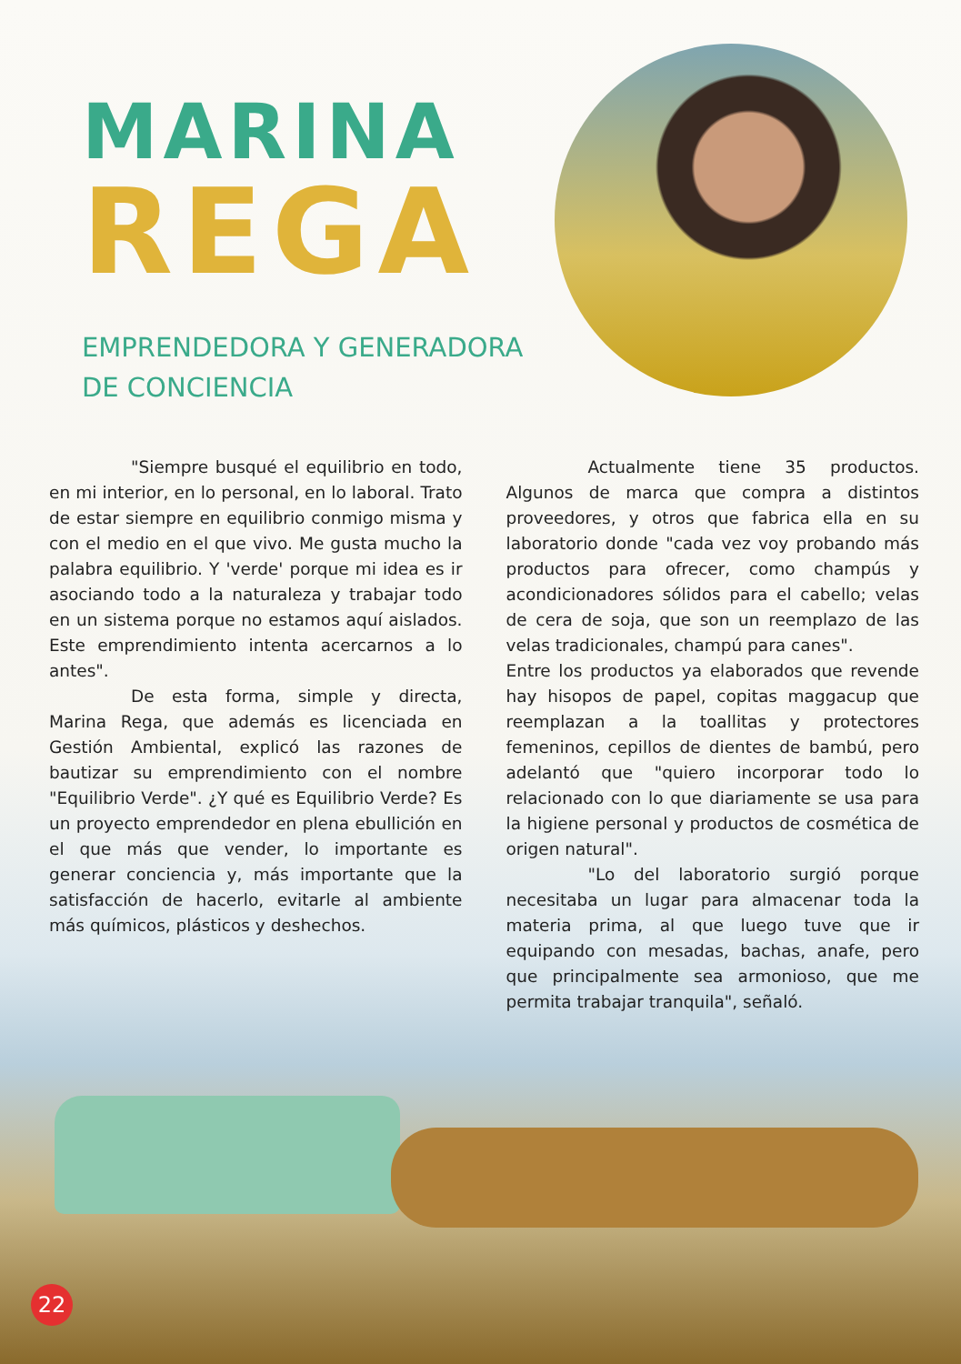MARINA
REGA
EMPRENDEDORA Y GENERADORA
DE CONCIENCIA
"Siempre busqué el equilibrio en todo, en mi interior, en lo personal, en lo laboral. Trato de estar siempre en equilibrio conmigo misma y con el medio en el que vivo. Me gusta mucho la palabra equilibrio. Y 'verde' porque mi idea es ir asociando todo a la naturaleza y trabajar todo en un sistema porque no estamos aquí aislados. Este emprendimiento intenta acercarnos a lo antes".
De esta forma, simple y directa, Marina Rega, que además es licenciada en Gestión Ambiental, explicó las razones de bautizar su emprendimiento con el nombre "Equilibrio Verde". ¿Y qué es Equilibrio Verde? Es un proyecto emprendedor en plena ebullición en el que más que vender, lo importante es generar conciencia y, más importante que la satisfacción de hacerlo, evitarle al ambiente más químicos, plásticos y deshechos.
Actualmente tiene 35 productos. Algunos de marca que compra a distintos proveedores, y otros que fabrica ella en su laboratorio donde "cada vez voy probando más productos para ofrecer, como champús y acondicionadores sólidos para el cabello; velas de cera de soja, que son un reemplazo de las velas tradicionales, champú para canes".
Entre los productos ya elaborados que revende hay hisopos de papel, copitas maggacup que reemplazan a la toallitas y protectores femeninos, cepillos de dientes de bambú, pero adelantó que "quiero incorporar todo lo relacionado con lo que diariamente se usa para la higiene personal y productos de cosmética de origen natural".
"Lo del laboratorio surgió porque necesitaba un lugar para almacenar toda la materia prima, al que luego tuve que ir equipando con mesadas, bachas, anafe, pero que principalmente sea armonioso, que me permita trabajar tranquila", señaló.
22